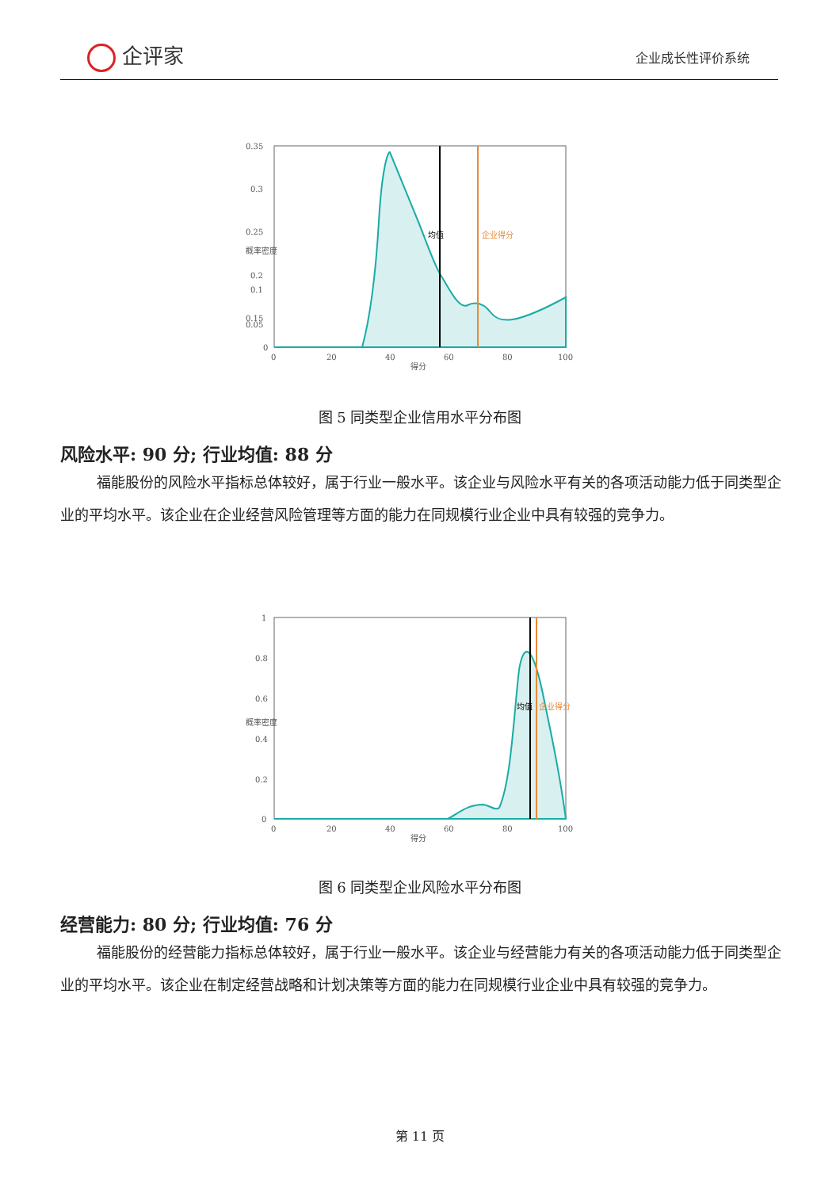企评家 企业成长性评价系统
0.35
0.3
0.25
0.2
0.15
0.1
0.05
0
0
20
40
60
80
100
得分
均值
企业得分
概率密度
图 5 同类型企业信用水平分布图
风险水平: 90 分; 行业均值: 88 分
福能股份的风险水平指标总体较好，属于行业一般水平。该企业与风险水平有关的各项活动能力低于同类型企业的平均水平。该企业在企业经营风险管理等方面的能力在同规模行业企业中具有较强的竞争力。
1
0.8
0.6
0.4
0.2
0
0
20
40
60
80
100
得分
均值
企业得分
概率密度
图 6 同类型企业风险水平分布图
经营能力: 80 分; 行业均值: 76 分
福能股份的经营能力指标总体较好，属于行业一般水平。该企业与经营能力有关的各项活动能力低于同类型企业的平均水平。该企业在制定经营战略和计划决策等方面的能力在同规模行业企业中具有较强的竞争力。
第 11 页